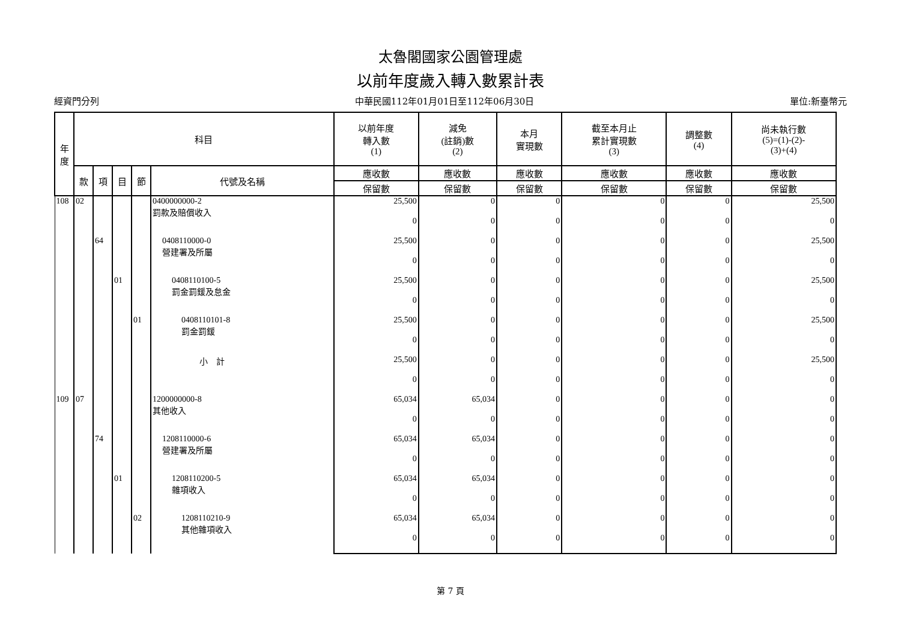太魯閣國家公園管理處
以前年度歲入轉入數累計表
經資門分列 中華民國112年01月01日至112年06月30日 單位:新臺幣元
| 年 度 | 科目 | | | | | 以前年度 轉入數 (1) | 減免 (註銷)數 (2) | 本月 實現數 | 截至本月止 累計實現數 (3) | 調整數 (4) | 尚未執行數 (5)=(1)-(2)- (3)+(4) |
| --- | --- | --- | --- | --- | --- | --- | --- | --- | --- | --- | --- |
| | 款 | 項 | 目 | 節 | 代號及名稱 | 應收數 | 應收數 | 應收數 | 應收數 | 應收數 | 應收數 |
| | | | | | | 保留數 | 保留數 | 保留數 | 保留數 | 保留數 | 保留數 |
| 108 | 02 | | | | 0400000000-2 罰款及賠償收入 | 25,500 | 0 | 0 | 0 | 0 | 25,500 |
| | | | | | | 0 | 0 | 0 | 0 | 0 | 0 |
| | | 64 | | | 0408110000-0 營建署及所屬 | 25,500 | 0 | 0 | 0 | 0 | 25,500 |
| | | | | | | 0 | 0 | 0 | 0 | 0 | 0 |
| | | | 01 | | 0408110100-5 罰金罰鍰及怠金 | 25,500 | 0 | 0 | 0 | 0 | 25,500 |
| | | | | | | 0 | 0 | 0 | 0 | 0 | 0 |
| | | | | 01 | 0408110101-8 罰金罰鍰 | 25,500 | 0 | 0 | 0 | 0 | 25,500 |
| | | | | | | 0 | 0 | 0 | 0 | 0 | 0 |
| | | | | | 小 計 | 25,500 | 0 | 0 | 0 | 0 | 25,500 |
| | | | | | | 0 | 0 | 0 | 0 | 0 | 0 |
| 109 | 07 | | | | 1200000000-8 其他收入 | 65,034 | 65,034 | 0 | 0 | 0 | 0 |
| | | | | | | 0 | 0 | 0 | 0 | 0 | 0 |
| | | 74 | | | 1208110000-6 營建署及所屬 | 65,034 | 65,034 | 0 | 0 | 0 | 0 |
| | | | | | | 0 | 0 | 0 | 0 | 0 | 0 |
| | | | 01 | | 1208110200-5 雜項收入 | 65,034 | 65,034 | 0 | 0 | 0 | 0 |
| | | | | | | 0 | 0 | 0 | 0 | 0 | 0 |
| | | | | 02 | 1208110210-9 其他雜項收入 | 65,034 | 65,034 | 0 | 0 | 0 | 0 |
| | | | | | | 0 | 0 | 0 | 0 | 0 | 0 |
第 7 頁